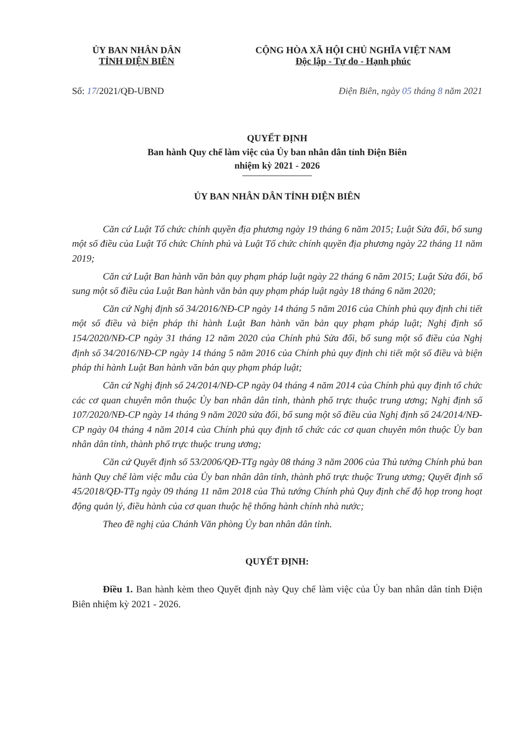ỦY BAN NHÂN DÂN
TỈNH ĐIỆN BIÊN
CỘNG HÒA XÃ HỘI CHỦ NGHĨA VIỆT NAM
Độc lập - Tự do - Hạnh phúc
Số: 17/2021/QĐ-UBND Điện Biên, ngày 05 tháng 8 năm 2021
QUYẾT ĐỊNH
Ban hành Quy chế làm việc của Ủy ban nhân dân tỉnh Điện Biên
nhiệm kỳ 2021 - 2026
ỦY BAN NHÂN DÂN TỈNH ĐIỆN BIÊN
Căn cứ Luật Tổ chức chính quyền địa phương ngày 19 tháng 6 năm 2015; Luật Sửa đổi, bổ sung một số điều của Luật Tổ chức Chính phủ và Luật Tổ chức chính quyền địa phương ngày 22 tháng 11 năm 2019;
Căn cứ Luật Ban hành văn bản quy phạm pháp luật ngày 22 tháng 6 năm 2015; Luật Sửa đổi, bổ sung một số điều của Luật Ban hành văn bản quy phạm pháp luật ngày 18 tháng 6 năm 2020;
Căn cứ Nghị định số 34/2016/NĐ-CP ngày 14 tháng 5 năm 2016 của Chính phủ quy định chi tiết một số điều và biện pháp thi hành Luật Ban hành văn bản quy phạm pháp luật; Nghị định số 154/2020/NĐ-CP ngày 31 tháng 12 năm 2020 của Chính phủ Sửa đổi, bổ sung một số điều của Nghị định số 34/2016/NĐ-CP ngày 14 tháng 5 năm 2016 của Chính phủ quy định chi tiết một số điều và biện pháp thi hành Luật Ban hành văn bản quy phạm pháp luật;
Căn cứ Nghị định số 24/2014/NĐ-CP ngày 04 tháng 4 năm 2014 của Chính phủ quy định tổ chức các cơ quan chuyên môn thuộc Ủy ban nhân dân tỉnh, thành phố trực thuộc trung ương; Nghị định số 107/2020/NĐ-CP ngày 14 tháng 9 năm 2020 sửa đổi, bổ sung một số điều của Nghị định số 24/2014/NĐ-CP ngày 04 tháng 4 năm 2014 của Chính phủ quy định tổ chức các cơ quan chuyên môn thuộc Ủy ban nhân dân tỉnh, thành phố trực thuộc trung ương;
Căn cứ Quyết định số 53/2006/QĐ-TTg ngày 08 tháng 3 năm 2006 của Thủ tướng Chính phủ ban hành Quy chế làm việc mẫu của Ủy ban nhân dân tỉnh, thành phố trực thuộc Trung ương; Quyết định số 45/2018/QĐ-TTg ngày 09 tháng 11 năm 2018 của Thủ tướng Chính phủ Quy định chế độ họp trong hoạt động quản lý, điều hành của cơ quan thuộc hệ thống hành chính nhà nước;
Theo đề nghị của Chánh Văn phòng Ủy ban nhân dân tỉnh.
QUYẾT ĐỊNH:
Điều 1. Ban hành kèm theo Quyết định này Quy chế làm việc của Ủy ban nhân dân tỉnh Điện Biên nhiệm kỳ 2021 - 2026.